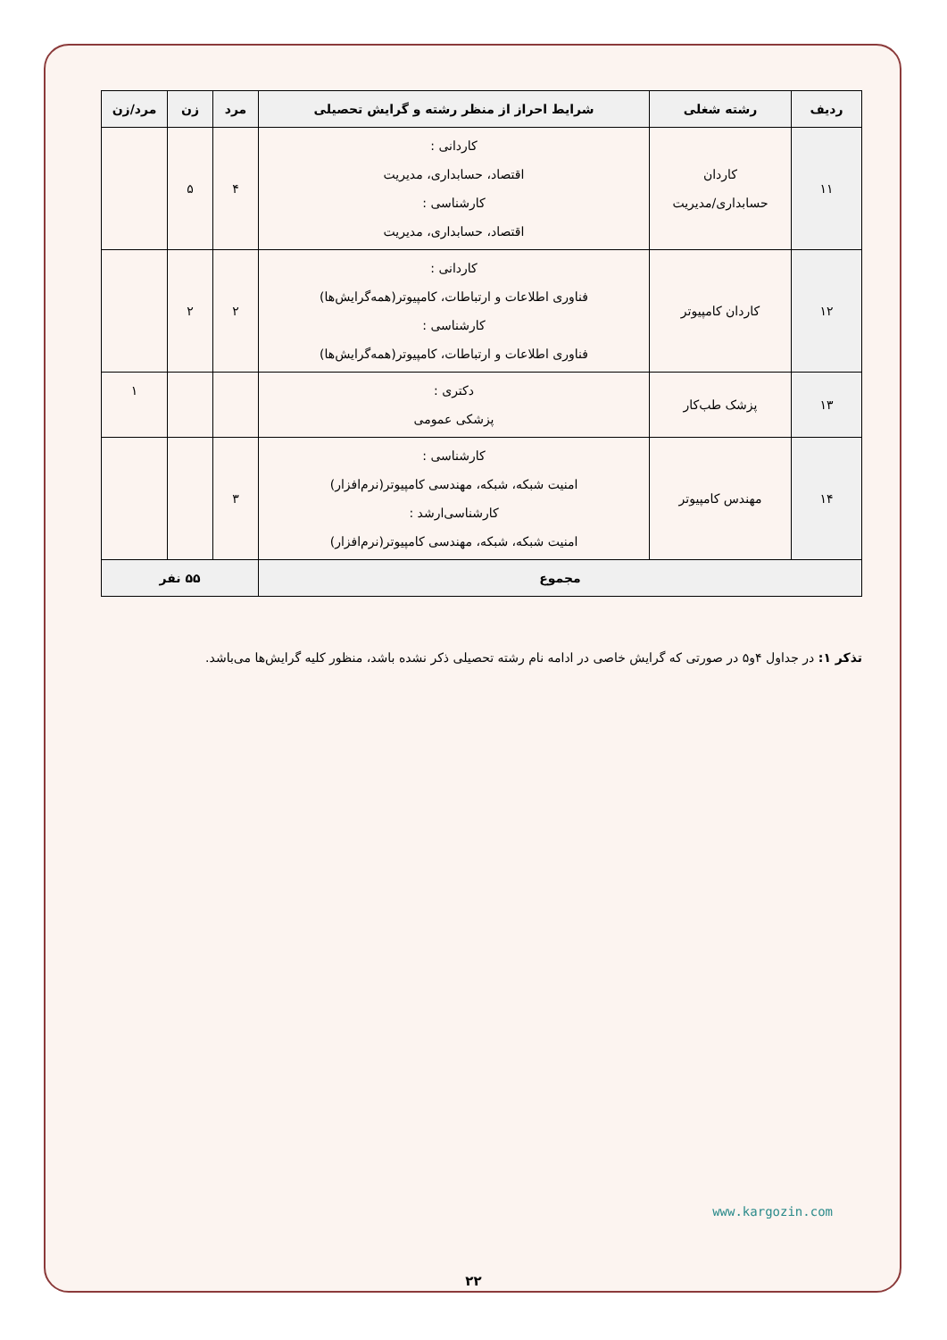| ردیف | رشته شغلی | شرایط احراز از منظر رشته و گرایش تحصیلی | مرد | زن | مرد/زن |
| --- | --- | --- | --- | --- | --- |
| ۱۱ | کاردان حسابداری/مدیریت | کاردانی : اقتصاد، حسابداری، مدیریت کارشناسی : اقتصاد، حسابداری، مدیریت | ۴ | ۵ | |
| ۱۲ | کاردان کامپیوتر | کاردانی : فناوری اطلاعات و ارتباطات، کامپیوتر(همه‌گرایش‌ها) کارشناسی : فناوری اطلاعات و ارتباطات، کامپیوتر(همه‌گرایش‌ها) | ۲ | ۲ | |
| ۱۳ | پزشک طب‌کار | دکتری : پزشکی عمومی | | | ۱ |
| ۱۴ | مهندس کامپیوتر | کارشناسی : امنیت شبکه، شبکه، مهندسی کامپیوتر(نرم‌افزار) کارشناسی‌ارشد : امنیت شبکه، شبکه، مهندسی کامپیوتر(نرم‌افزار) | ۳ | | |
| مجموع | | | ۵۵ نفر | | |
تذکر ۱: در جداول ۴و۵ در صورتی که گرایش خاصی در ادامه نام رشته تحصیلی ذکر نشده باشد، منظور کلیه گرایش‌ها می‌باشد.
www.kargozin.com
۲۲